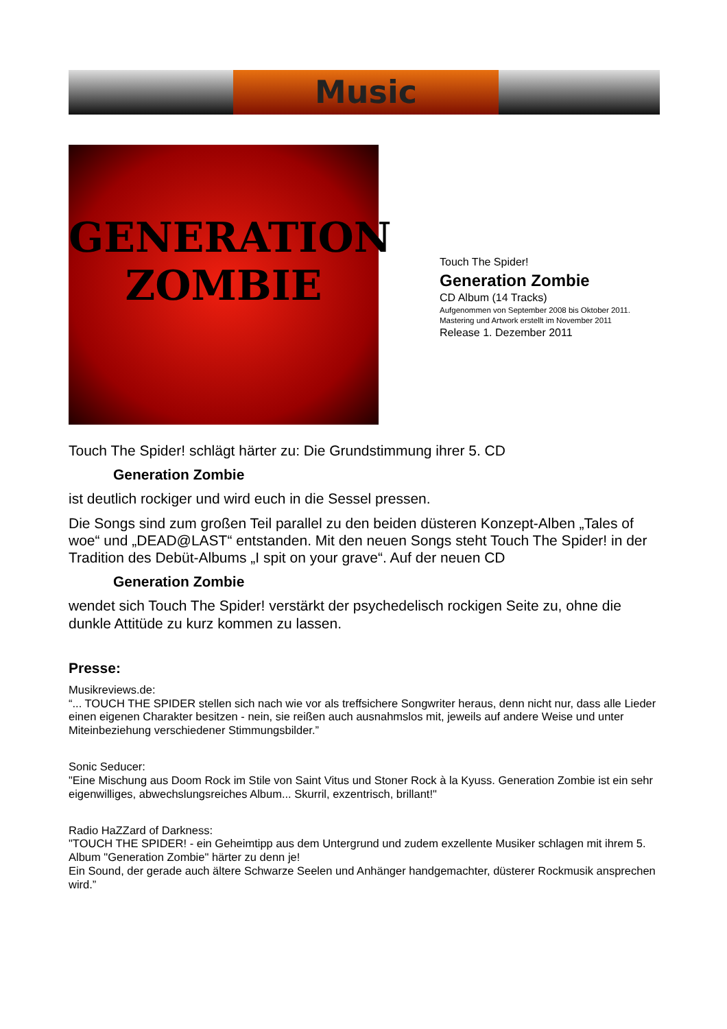Music
GENERATION
ZOMBIE
Touch The Spider!
Generation Zombie
CD Album (14 Tracks)
Aufgenommen von September 2008 bis Oktober 2011.
Mastering und Artwork erstellt im November 2011
Release 1. Dezember 2011
Touch The Spider! schlägt härter zu: Die Grundstimmung ihrer 5. CD
Generation Zombie
ist deutlich rockiger und wird euch in die Sessel pressen.
Die Songs sind zum großen Teil parallel zu den beiden düsteren Konzept-Alben „Tales of woe“ und „DEAD@LAST“ entstanden. Mit den neuen Songs steht Touch The Spider! in der Tradition des Debüt-Albums „I spit on your grave“. Auf der neuen CD
Generation Zombie
wendet sich Touch The Spider! verstärkt der psychedelisch rockigen Seite zu, ohne die dunkle Attitüde zu kurz kommen zu lassen.
Presse:
Musikreviews.de:
“... TOUCH THE SPIDER stellen sich nach wie vor als treffsichere Songwriter heraus, denn nicht nur, dass alle Lieder einen eigenen Charakter besitzen - nein, sie reißen auch ausnahmslos mit, jeweils auf andere Weise und unter Miteinbeziehung verschiedener Stimmungsbilder.”
Sonic Seducer:
"Eine Mischung aus Doom Rock im Stile von Saint Vitus und Stoner Rock à la Kyuss. Generation Zombie ist ein sehr eigenwilliges, abwechslungsreiches Album... Skurril, exzentrisch, brillant!"
Radio HaZZard of Darkness:
"TOUCH THE SPIDER! - ein Geheimtipp aus dem Untergrund und zudem exzellente Musiker schlagen mit ihrem 5. Album "Generation Zombie" härter zu denn je!
Ein Sound, der gerade auch ältere Schwarze Seelen und Anhänger handgemachter, düsterer Rockmusik ansprechen wird.”